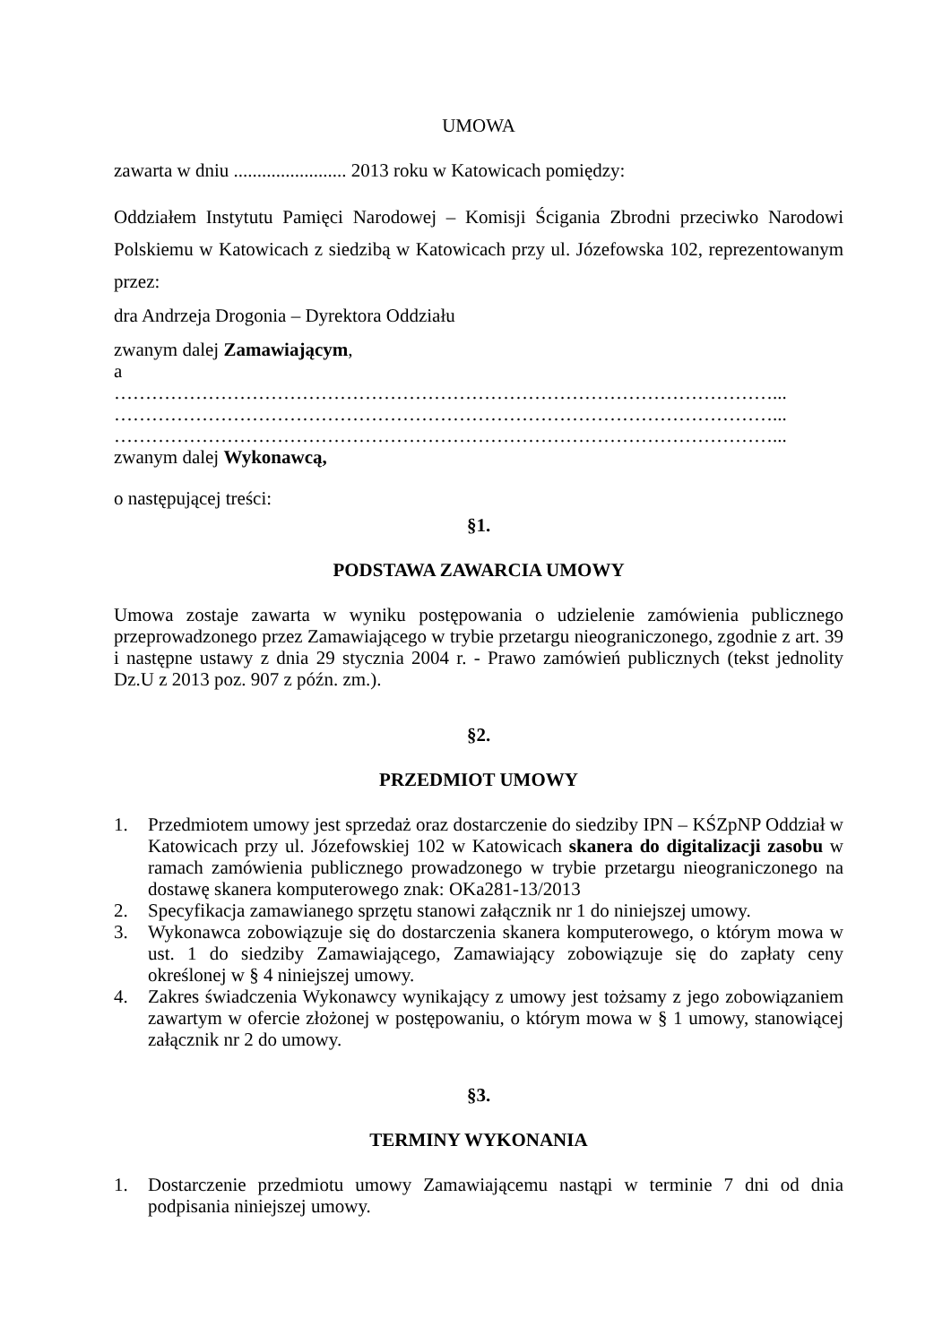UMOWA
zawarta w dniu ........................ 2013 roku w Katowicach pomiędzy:
Oddziałem Instytutu Pamięci Narodowej – Komisji Ścigania Zbrodni przeciwko Narodowi Polskiemu w Katowicach z siedzibą w Katowicach przy ul. Józefowska 102, reprezentowanym przez:
dra Andrzeja Drogonia – Dyrektora Oddziału
zwanym dalej Zamawiającym,
a
……………………………………………………………………………………………...
……………………………………………………………………………………………...
……………………………………………………………………………………………...
zwanym dalej Wykonawcą,
o następującej treści:
§1.
PODSTAWA ZAWARCIA UMOWY
Umowa zostaje zawarta w wyniku postępowania o udzielenie zamówienia publicznego przeprowadzonego przez Zamawiającego w trybie przetargu nieograniczonego, zgodnie z art. 39 i następne ustawy z dnia 29 stycznia 2004 r. - Prawo zamówień publicznych (tekst jednolity Dz.U z 2013 poz. 907 z późn. zm.).
§2.
PRZEDMIOT UMOWY
1. Przedmiotem umowy jest sprzedaż oraz dostarczenie do siedziby IPN – KŚZpNP Oddział w Katowicach przy ul. Józefowskiej 102 w Katowicach skanera do digitalizacji zasobu w ramach zamówienia publicznego prowadzonego w trybie przetargu nieograniczonego na dostawę skanera komputerowego znak: OKa281-13/2013
2. Specyfikacja zamawianego sprzętu stanowi załącznik nr 1 do niniejszej umowy.
3. Wykonawca zobowiązuje się do dostarczenia skanera komputerowego, o którym mowa w ust. 1 do siedziby Zamawiającego, Zamawiający zobowiązuje się do zapłaty ceny określonej w § 4 niniejszej umowy.
4. Zakres świadczenia Wykonawcy wynikający z umowy jest tożsamy z jego zobowiązaniem zawartym w ofercie złożonej w postępowaniu, o którym mowa w § 1 umowy, stanowiącej załącznik nr 2 do umowy.
§3.
TERMINY WYKONANIA
1. Dostarczenie przedmiotu umowy Zamawiającemu nastąpi w terminie 7 dni od dnia podpisania niniejszej umowy.